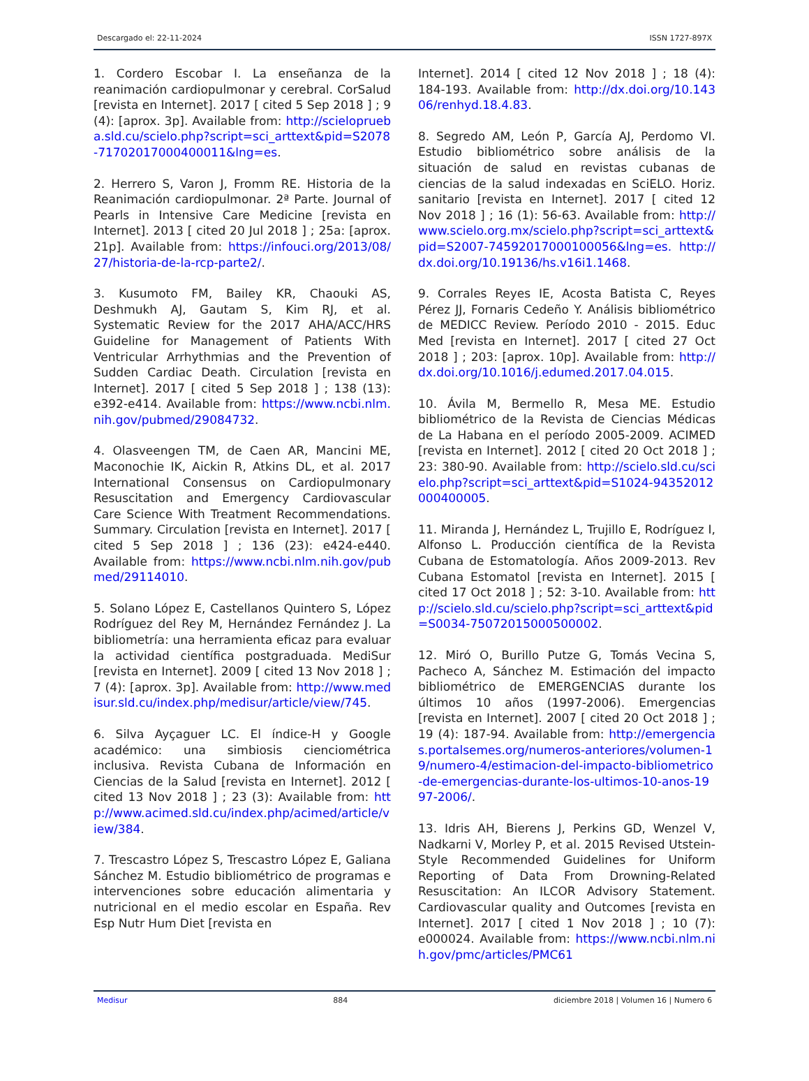Descargado el: 22-11-2024 ISSN 1727-897X
1. Cordero Escobar I. La enseñanza de la reanimación cardiopulmonar y cerebral. CorSalud [revista en Internet]. 2017 [ cited 5 Sep 2018 ] ; 9 (4): [aprox. 3p]. Available from: http://scieloprueba.sld.cu/scielo.php?script=sci_arttext&pid=S2078-71702017000400011&lng=es.
2. Herrero S, Varon J, Fromm RE. Historia de la Reanimación cardiopulmonar. 2ª Parte. Journal of Pearls in Intensive Care Medicine [revista en Internet]. 2013 [ cited 20 Jul 2018 ] ; 25a: [aprox. 21p]. Available from: https://infouci.org/2013/08/27/historia-de-la-rcp-parte2/.
3. Kusumoto FM, Bailey KR, Chaouki AS, Deshmukh AJ, Gautam S, Kim RJ, et al. Systematic Review for the 2017 AHA/ACC/HRS Guideline for Management of Patients With Ventricular Arrhythmias and the Prevention of Sudden Cardiac Death. Circulation [revista en Internet]. 2017 [ cited 5 Sep 2018 ] ; 138 (13): e392-e414. Available from: https://www.ncbi.nlm.nih.gov/pubmed/29084732.
4. Olasveengen TM, de Caen AR, Mancini ME, Maconochie IK, Aickin R, Atkins DL, et al. 2017 International Consensus on Cardiopulmonary Resuscitation and Emergency Cardiovascular Care Science With Treatment Recommendations. Summary. Circulation [revista en Internet]. 2017 [ cited 5 Sep 2018 ] ; 136 (23): e424-e440. Available from: https://www.ncbi.nlm.nih.gov/pubmed/29114010.
5. Solano López E, Castellanos Quintero S, López Rodríguez del Rey M, Hernández Fernández J. La bibliometría: una herramienta eficaz para evaluar la actividad científica postgraduada. MediSur [revista en Internet]. 2009 [ cited 13 Nov 2018 ] ; 7 (4): [aprox. 3p]. Available from: http://www.medisur.sld.cu/index.php/medisur/article/view/745.
6. Silva Ayçaguer LC. El índice-H y Google académico: una simbiosis cienciométrica inclusiva. Revista Cubana de Información en Ciencias de la Salud [revista en Internet]. 2012 [ cited 13 Nov 2018 ] ; 23 (3): Available from: http://www.acimed.sld.cu/index.php/acimed/article/view/384.
7. Trescastro López S, Trescastro López E, Galiana Sánchez M. Estudio bibliométrico de programas e intervenciones sobre educación alimentaria y nutricional en el medio escolar en España. Rev Esp Nutr Hum Diet [revista en
Internet]. 2014 [ cited 12 Nov 2018 ] ; 18 (4): 184-193. Available from: http://dx.doi.org/10.14306/renhyd.18.4.83.
8. Segredo AM, León P, García AJ, Perdomo VI. Estudio bibliométrico sobre análisis de la situación de salud en revistas cubanas de ciencias de la salud indexadas en SciELO. Horiz. sanitario [revista en Internet]. 2017 [ cited 12 Nov 2018 ] ; 16 (1): 56-63. Available from: http://www.scielo.org.mx/scielo.php?script=sci_arttext&pid=S2007-74592017000100056&lng=es. http://dx.doi.org/10.19136/hs.v16i1.1468.
9. Corrales Reyes IE, Acosta Batista C, Reyes Pérez JJ, Fornaris Cedeño Y. Análisis bibliométrico de MEDICC Review. Período 2010 - 2015. Educ Med [revista en Internet]. 2017 [ cited 27 Oct 2018 ] ; 203: [aprox. 10p]. Available from: http://dx.doi.org/10.1016/j.edumed.2017.04.015.
10. Ávila M, Bermello R, Mesa ME. Estudio bibliométrico de la Revista de Ciencias Médicas de La Habana en el período 2005-2009. ACIMED [revista en Internet]. 2012 [ cited 20 Oct 2018 ] ; 23: 380-90. Available from: http://scielo.sld.cu/scielo.php?script=sci_arttext&pid=S1024-94352012000400005.
11. Miranda J, Hernández L, Trujillo E, Rodríguez I, Alfonso L. Producción científica de la Revista Cubana de Estomatología. Años 2009-2013. Rev Cubana Estomatol [revista en Internet]. 2015 [ cited 17 Oct 2018 ] ; 52: 3-10. Available from: http://scielo.sld.cu/scielo.php?script=sci_arttext&pid=S0034-75072015000500002.
12. Miró O, Burillo Putze G, Tomás Vecina S, Pacheco A, Sánchez M. Estimación del impacto bibliométrico de EMERGENCIAS durante los últimos 10 años (1997-2006). Emergencias [revista en Internet]. 2007 [ cited 20 Oct 2018 ] ; 19 (4): 187-94. Available from: http://emergencias.portalsemes.org/numeros-anteriores/volumen-19/numero-4/estimacion-del-impacto-bibliometrico-de-emergencias-durante-los-ultimos-10-anos-1997-2006/.
13. Idris AH, Bierens J, Perkins GD, Wenzel V, Nadkarni V, Morley P, et al. 2015 Revised Utstein-Style Recommended Guidelines for Uniform Reporting of Data From Drowning-Related Resuscitation: An ILCOR Advisory Statement. Cardiovascular quality and Outcomes [revista en Internet]. 2017 [ cited 1 Nov 2018 ] ; 10 (7): e000024. Available from: https://www.ncbi.nlm.nih.gov/pmc/articles/PMC61
Medisur 884 diciembre 2018 | Volumen 16 | Numero 6